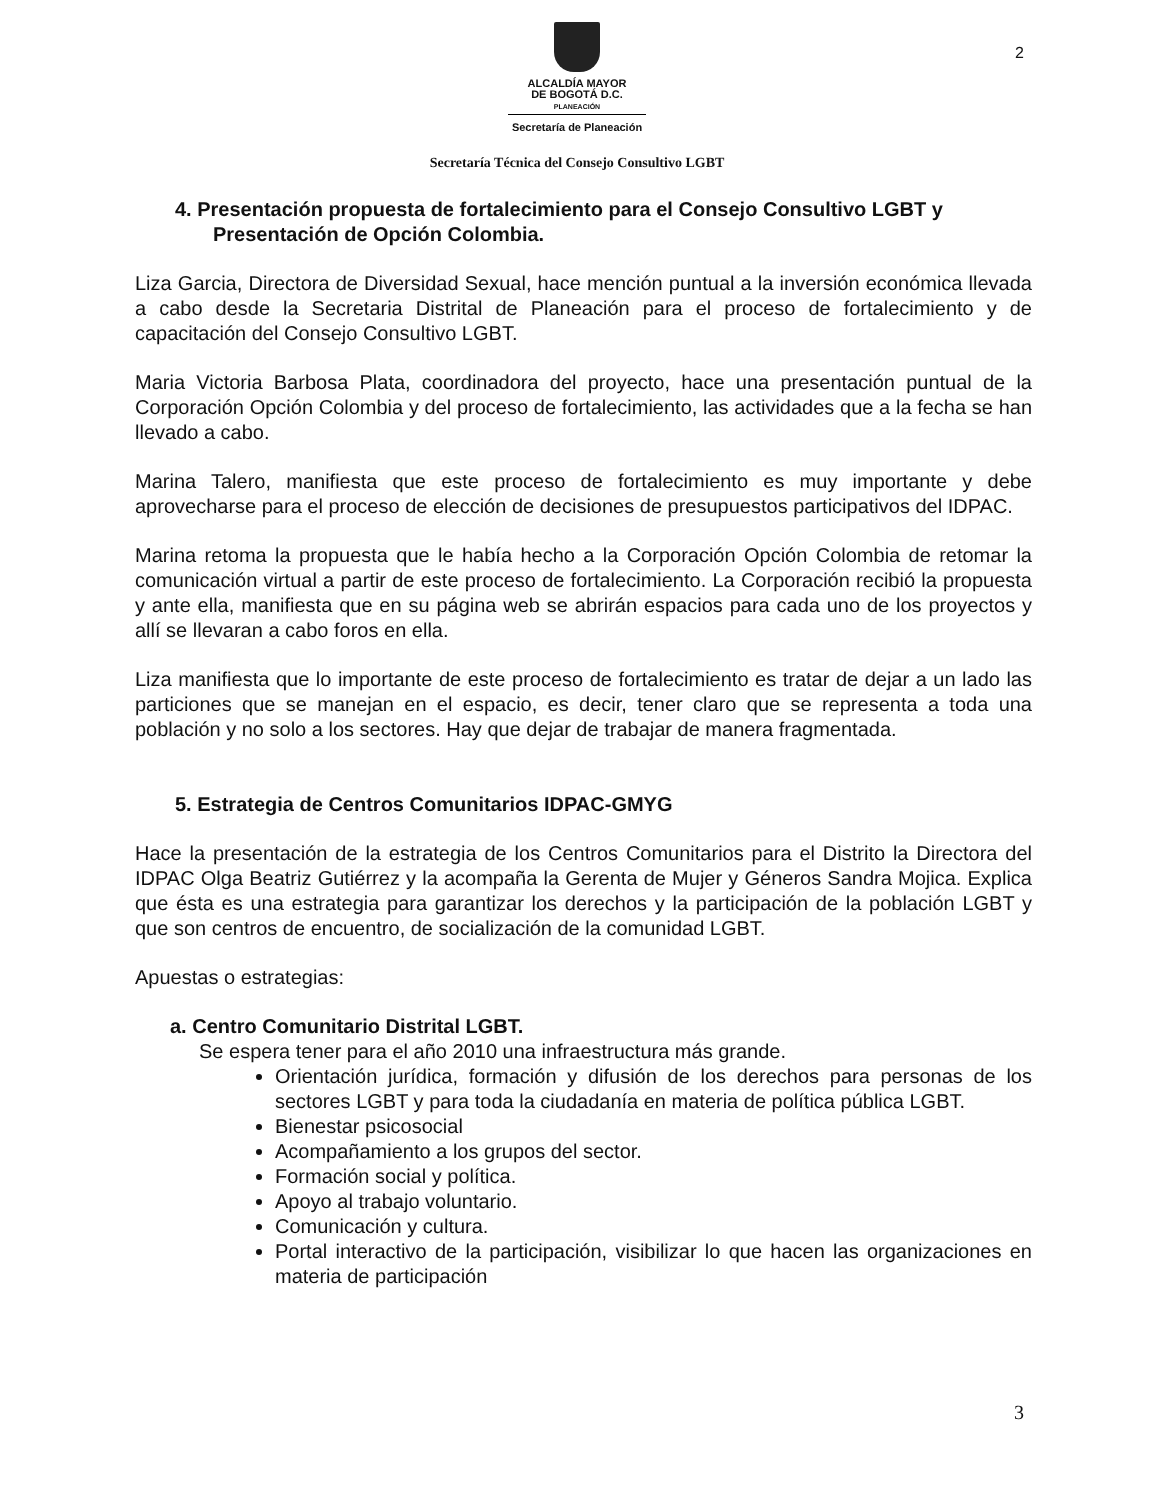2
ALCALDÍA MAYOR
DE BOGOTÁ D.C.
PLANEACIÓN
Secretaría de Planeación
Secretaría Técnica del Consejo Consultivo LGBT
4. Presentación propuesta de fortalecimiento para el Consejo Consultivo LGBT y Presentación de Opción Colombia.
Liza Garcia, Directora de Diversidad Sexual, hace mención puntual a la inversión económica llevada a cabo desde la Secretaria Distrital de Planeación para el proceso de fortalecimiento y de capacitación del Consejo Consultivo LGBT.
Maria Victoria Barbosa Plata, coordinadora del proyecto, hace una presentación puntual de la Corporación Opción Colombia y del proceso de fortalecimiento, las actividades que a la fecha se han llevado a cabo.
Marina Talero, manifiesta que este proceso de fortalecimiento es muy importante y debe aprovecharse para el proceso de elección de decisiones de presupuestos participativos del IDPAC.
Marina retoma la propuesta que le había hecho a la Corporación Opción Colombia de retomar la comunicación virtual a partir de este proceso de fortalecimiento. La Corporación recibió la propuesta y ante ella, manifiesta que en su página web se abrirán espacios para cada uno de los proyectos y allí se llevaran a cabo foros en ella.
Liza manifiesta que lo importante de este proceso de fortalecimiento es tratar de dejar a un lado las particiones que se manejan en el espacio, es decir, tener claro que se representa a toda una población y no solo a los sectores. Hay que dejar de trabajar de manera fragmentada.
5. Estrategia de Centros Comunitarios IDPAC-GMYG
Hace la presentación de la estrategia de los Centros Comunitarios para el Distrito la Directora del IDPAC Olga Beatriz Gutiérrez y la acompaña la Gerenta de Mujer y Géneros Sandra Mojica. Explica que ésta es una estrategia para garantizar los derechos y la participación de la población LGBT y que son centros de encuentro, de socialización de la comunidad LGBT.
Apuestas o estrategias:
a. Centro Comunitario Distrital LGBT.
Se espera tener para el año 2010 una infraestructura más grande.
Orientación jurídica, formación y difusión de los derechos para personas de los sectores LGBT y para toda la ciudadanía en materia de política pública LGBT.
Bienestar psicosocial
Acompañamiento a los grupos del sector.
Formación social y política.
Apoyo al trabajo voluntario.
Comunicación y cultura.
Portal interactivo de la participación, visibilizar lo que hacen las organizaciones en materia de participación
3